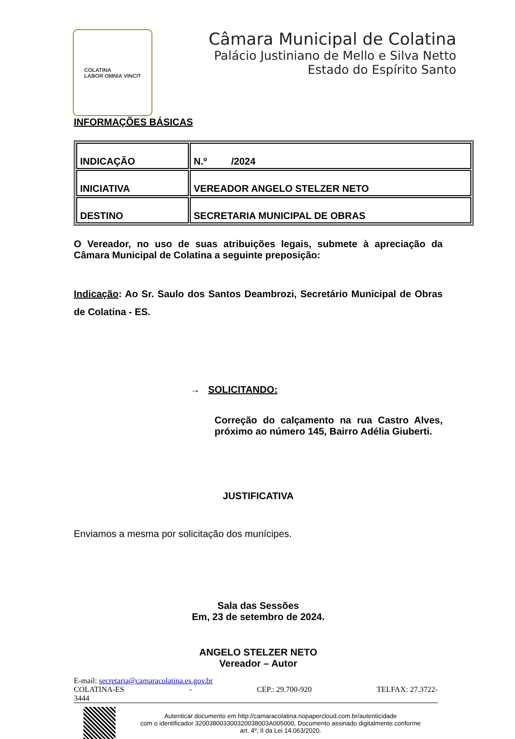COLATINA
LABOR OMNIA VINCIT
Câmara Municipal de Colatina
Palácio Justiniano de Mello e Silva Netto
Estado do Espírito Santo
INFORMAÇÕES BÁSICAS
| INDICAÇÃO | N.º /2024 |
| INICIATIVA | VEREADOR ANGELO STELZER NETO |
| DESTINO | SECRETARIA MUNICIPAL DE OBRAS |
O Vereador, no uso de suas atribuições legais, submete à apreciação da Câmara Municipal de Colatina a seguinte preposição:
Indicação: Ao Sr. Saulo dos Santos Deambrozi, Secretário Municipal de Obras de Colatina - ES.
→ SOLICITANDO:
Correção do calçamento na rua Castro Alves, próximo ao número 145, Bairro Adélia Giuberti.
JUSTIFICATIVA
Enviamos a mesma por solicitação dos munícipes.
Sala das Sessões
Em, 23 de setembro de 2024.
ANGELO STELZER NETO
Vereador – Autor
E-mail: secretaria@camaracolatina.es.gov.br
COLATINA-ES - CEP.: 29.700-920 TELFAX: 27.3722-
3444
Autenticar documento em http://camaracolatina.nopapercloud.com.br/autenticidade
com o identificador 320038003300320038003A005000, Documento assinado digitalmente conforme
art. 4º, II da Lei 14.063/2020.